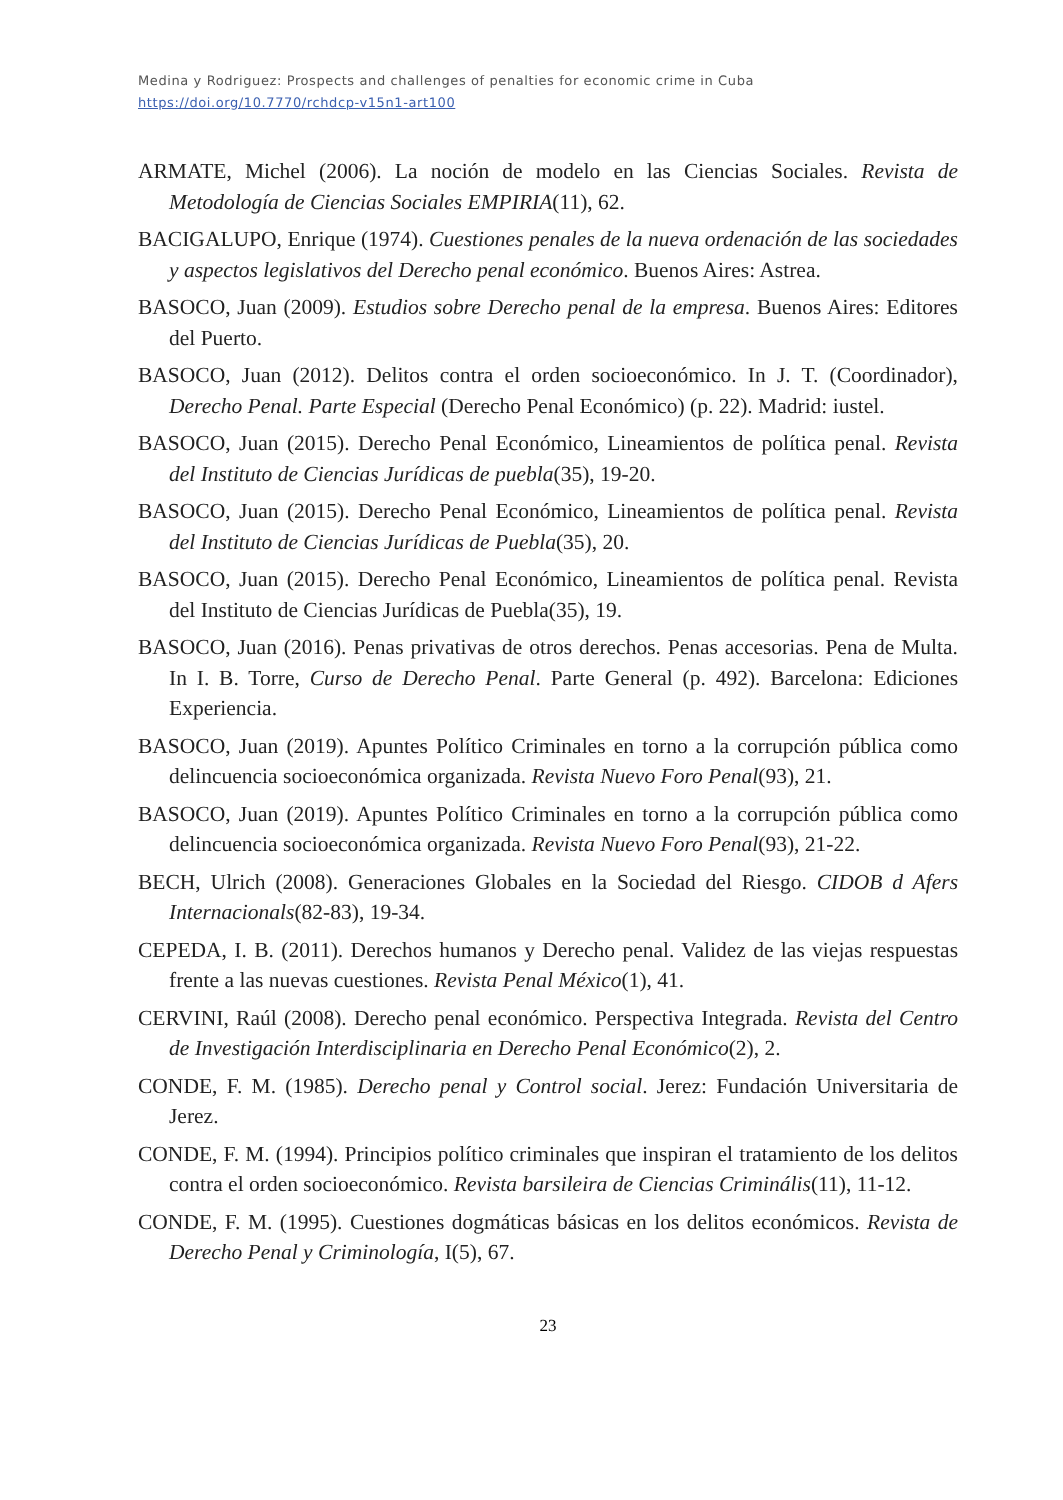Medina y Rodriguez: Prospects and challenges of penalties for economic crime in Cuba
https://doi.org/10.7770/rchdcp-v15n1-art100
ARMATE, Michel (2006). La noción de modelo en las Ciencias Sociales. Revista de Metodología de Ciencias Sociales EMPIRIA(11), 62.
BACIGALUPO, Enrique (1974). Cuestiones penales de la nueva ordenación de las sociedades y aspectos legislativos del Derecho penal económico. Buenos Aires: Astrea.
BASOCO, Juan (2009). Estudios sobre Derecho penal de la empresa. Buenos Aires: Editores del Puerto.
BASOCO, Juan (2012). Delitos contra el orden socioeconómico. In J. T. (Coordinador), Derecho Penal. Parte Especial (Derecho Penal Económico) (p. 22). Madrid: iustel.
BASOCO, Juan (2015). Derecho Penal Económico, Lineamientos de política penal. Revista del Instituto de Ciencias Jurídicas de puebla(35), 19-20.
BASOCO, Juan (2015). Derecho Penal Económico, Lineamientos de política penal. Revista del Instituto de Ciencias Jurídicas de Puebla(35), 20.
BASOCO, Juan (2015). Derecho Penal Económico, Lineamientos de política penal. Revista del Instituto de Ciencias Jurídicas de Puebla(35), 19.
BASOCO, Juan (2016). Penas privativas de otros derechos. Penas accesorias. Pena de Multa. In I. B. Torre, Curso de Derecho Penal. Parte General (p. 492). Barcelona: Ediciones Experiencia.
BASOCO, Juan (2019). Apuntes Político Criminales en torno a la corrupción pública como delincuencia socioeconómica organizada. Revista Nuevo Foro Penal(93), 21.
BASOCO, Juan (2019). Apuntes Político Criminales en torno a la corrupción pública como delincuencia socioeconómica organizada. Revista Nuevo Foro Penal(93), 21-22.
BECH, Ulrich (2008). Generaciones Globales en la Sociedad del Riesgo. CIDOB d Afers Internacionals(82-83), 19-34.
CEPEDA, I. B. (2011). Derechos humanos y Derecho penal. Validez de las viejas respuestas frente a las nuevas cuestiones. Revista Penal México(1), 41.
CERVINI, Raúl (2008). Derecho penal económico. Perspectiva Integrada. Revista del Centro de Investigación Interdisciplinaria en Derecho Penal Económico(2), 2.
CONDE, F. M. (1985). Derecho penal y Control social. Jerez: Fundación Universitaria de Jerez.
CONDE, F. M. (1994). Principios político criminales que inspiran el tratamiento de los delitos contra el orden socioeconómico. Revista barsileira de Ciencias Criminális(11), 11-12.
CONDE, F. M. (1995). Cuestiones dogmáticas básicas en los delitos económicos. Revista de Derecho Penal y Criminología, I(5), 67.
23